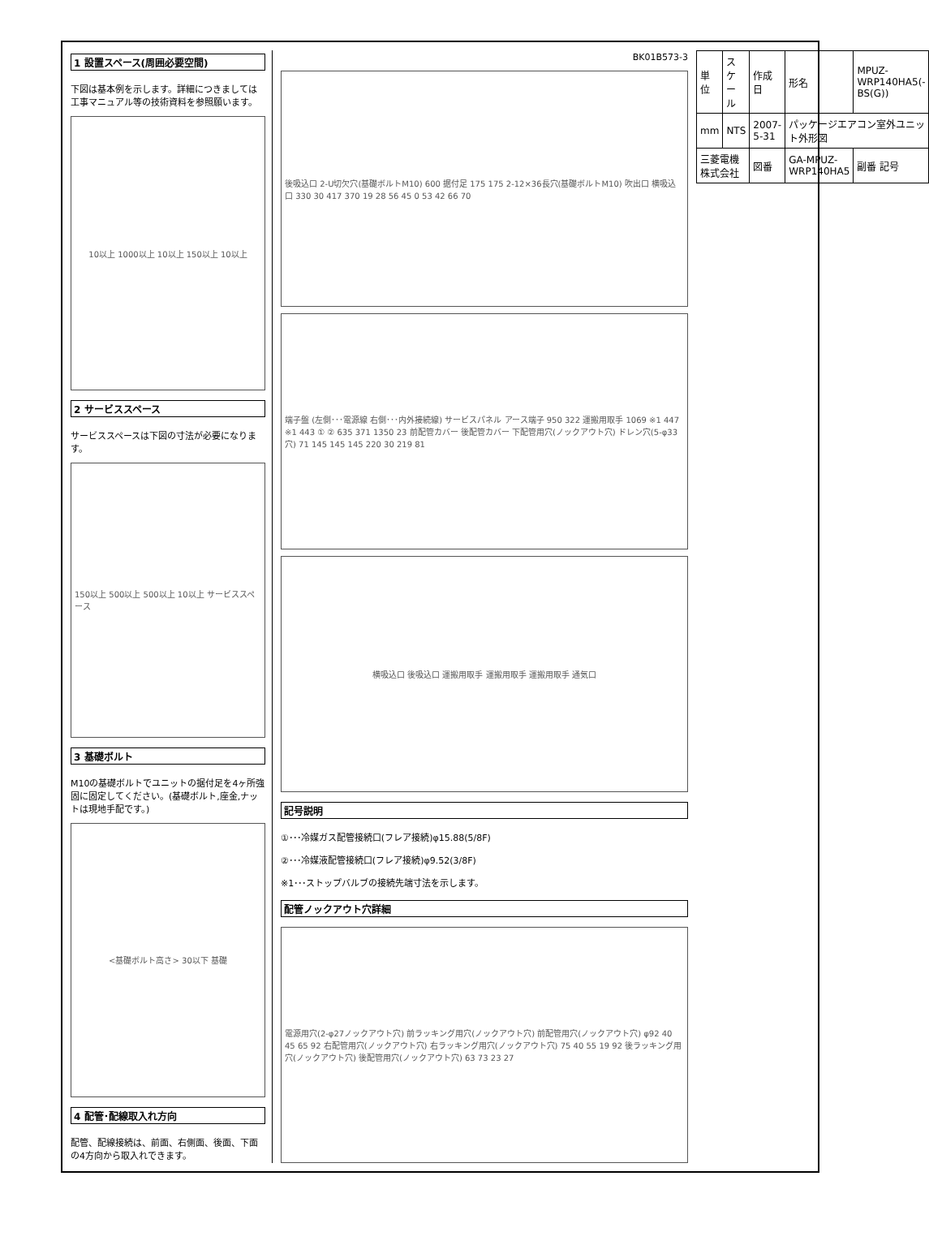1 設置スペース(周囲必要空間)
下図は基本例を示します。詳細につきましては工事マニュアル等の技術資料を参照願います。
10以上 1000以上 10以上 150以上 10以上
2 サービススペース
サービススペースは下図の寸法が必要になります。
150以上 500以上 500以上 10以上 サービススペース
3 基礎ボルト
M10の基礎ボルトでユニットの据付足を4ヶ所強固に固定してください。(基礎ボルト,座金,ナットは現地手配です。)
<基礎ボルト高さ> 30以下 基礎
4 配管･配線取入れ方向
配管、配線接続は、前面、右側面、後面、下面の4方向から取入れできます。
BK01B573-3
後吸込口 2-U切欠穴(基礎ボルトM10) 600 据付足 175 175 2-12×36長穴(基礎ボルトM10) 吹出口 横吸込口 330 30 417 370 19 28 56 45 0 53 42 66 70
端子盤 (左側･･･電源線 右側･･･内外接続線) サービスパネル アース端子 950 322 運搬用取手 1069 ※1 447 ※1 443 ① ② 635 371 1350 23 前配管カバー 後配管カバー 下配管用穴(ノックアウト穴) ドレン穴(5-φ33穴) 71 145 145 145 220 30 219 81
横吸込口 後吸込口 運搬用取手 運搬用取手 運搬用取手 通気口
記号説明
①･･･冷媒ガス配管接続口(フレア接続)φ15.88(5/8F)
②･･･冷媒液配管接続口(フレア接続)φ9.52(3/8F)
※1･･･ストップバルブの接続先端寸法を示します。
配管ノックアウト穴詳細
電源用穴(2-φ27ノックアウト穴) 前ラッキング用穴(ノックアウト穴) 前配管用穴(ノックアウト穴) φ92 40 45 65 92 右配管用穴(ノックアウト穴) 右ラッキング用穴(ノックアウト穴) 75 40 55 19 92 後ラッキング用穴(ノックアウト穴) 後配管用穴(ノックアウト穴) 63 73 23 27
| 単位 | スケール | 作成日 | 形名 | MPUZ-WRP140HA5(-BS(G)) |
| mm | NTS | 2007-5-31 | パッケージエアコン室外ユニット外形図 | |
| 三菱電機株式会社 | | 図番 | GA-MPUZ-WRP140HA5 | 副番 記号 |